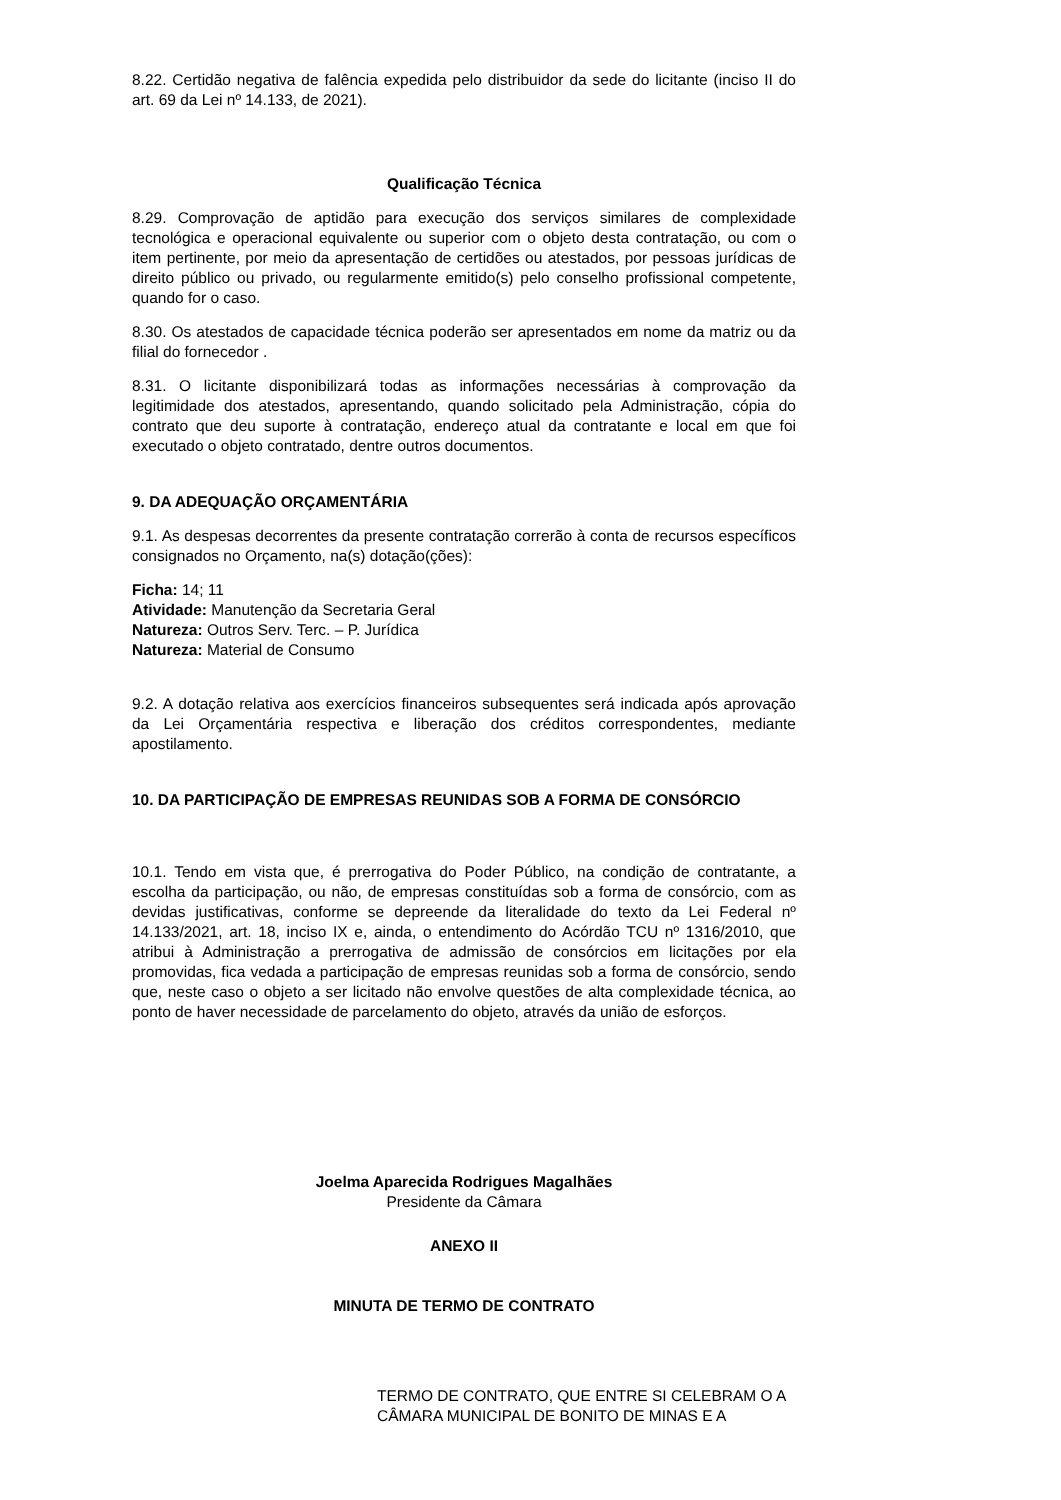8.22. Certidão negativa de falência expedida pelo distribuidor da sede do licitante (inciso II do art. 69 da Lei nº 14.133, de 2021).
Qualificação Técnica
8.29. Comprovação de aptidão para execução dos serviços similares de complexidade tecnológica e operacional equivalente ou superior com o objeto desta contratação, ou com o item pertinente, por meio da apresentação de certidões ou atestados, por pessoas jurídicas de direito público ou privado, ou regularmente emitido(s) pelo conselho profissional competente, quando for o caso.
8.30. Os atestados de capacidade técnica poderão ser apresentados em nome da matriz ou da filial do fornecedor .
8.31. O licitante disponibilizará todas as informações necessárias à comprovação da legitimidade dos atestados, apresentando, quando solicitado pela Administração, cópia do contrato que deu suporte à contratação, endereço atual da contratante e local em que foi executado o objeto contratado, dentre outros documentos.
9. DA ADEQUAÇÃO ORÇAMENTÁRIA
9.1. As despesas decorrentes da presente contratação correrão à conta de recursos específicos consignados no Orçamento, na(s) dotação(ções):
Ficha: 14; 11
Atividade: Manutenção da Secretaria Geral
Natureza: Outros Serv. Terc. – P. Jurídica
Natureza: Material de Consumo
9.2. A dotação relativa aos exercícios financeiros subsequentes será indicada após aprovação da Lei Orçamentária respectiva e liberação dos créditos correspondentes, mediante apostilamento.
10. DA PARTICIPAÇÃO DE EMPRESAS REUNIDAS SOB A FORMA DE CONSÓRCIO
10.1. Tendo em vista que, é prerrogativa do Poder Público, na condição de contratante, a escolha da participação, ou não, de empresas constituídas sob a forma de consórcio, com as devidas justificativas, conforme se depreende da literalidade do texto da Lei Federal nº 14.133/2021, art. 18, inciso IX e, ainda, o entendimento do Acórdão TCU nº 1316/2010, que atribui à Administração a prerrogativa de admissão de consórcios em licitações por ela promovidas, fica vedada a participação de empresas reunidas sob a forma de consórcio, sendo que, neste caso o objeto a ser licitado não envolve questões de alta complexidade técnica, ao ponto de haver necessidade de parcelamento do objeto, através da união de esforços.
Joelma Aparecida Rodrigues Magalhães
Presidente da Câmara
ANEXO II
MINUTA DE TERMO DE CONTRATO
TERMO DE CONTRATO, QUE ENTRE SI CELEBRAM O A CÂMARA MUNICIPAL DE BONITO DE MINAS E A